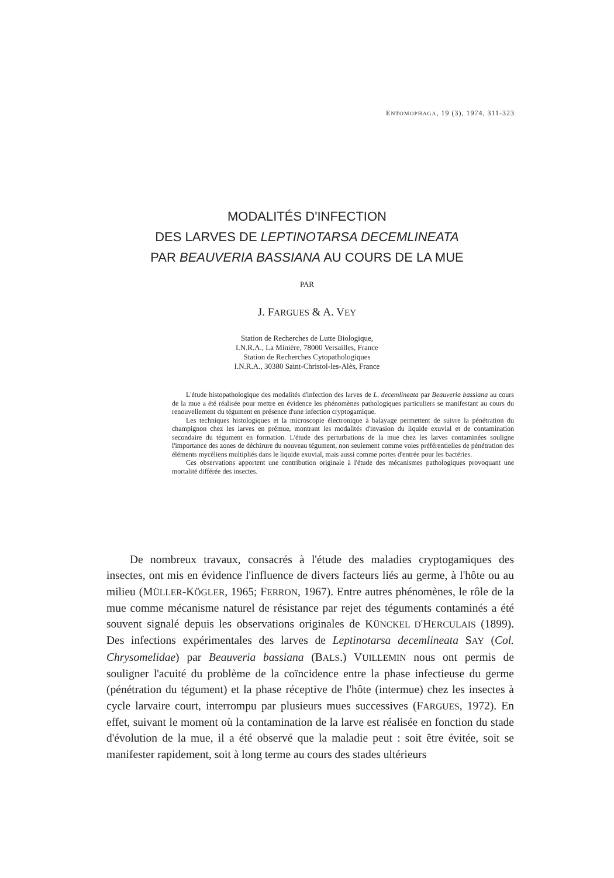ENTOMOPHAGA, 19 (3), 1974, 311-323
MODALITÉS D'INFECTION
DES LARVES DE LEPTINOTARSA DECEMLINEATA
PAR BEAUVERIA BASSIANA AU COURS DE LA MUE
PAR
J. FARGUES & A. VEY
Station de Recherches de Lutte Biologique,
I.N.R.A., La Minière, 78000 Versailles, France
Station de Recherches Cytopathologiques
I.N.R.A., 30380 Saint-Christol-les-Alès, France
L'étude histopathologique des modalités d'infection des larves de L. decemlineata par Beauveria bassiana au cours de la mue a été réalisée pour mettre en évidence les phénomènes pathologiques particuliers se manifestant au cours du renouvellement du tégument en présence d'une infection cryptogamique.
Les techniques histologiques et la microscopie électronique à balayage permettent de suivre la pénétration du champignon chez les larves en prémue, montrant les modalités d'invasion du liquide exuvial et de contamination secondaire du tégument en formation. L'étude des perturbations de la mue chez les larves contaminées souligne l'importance des zones de déchirure du nouveau tégument, non seulement comme voies préférentielles de pénétration des éléments mycéliens multipliés dans le liquide exuvial, mais aussi comme portes d'entrée pour les bactéries.
Ces observations apportent une contribution originale à l'étude des mécanismes pathologiques provoquant une mortalité différée des insectes.
De nombreux travaux, consacrés à l'étude des maladies cryptogamiques des insectes, ont mis en évidence l'influence de divers facteurs liés au germe, à l'hôte ou au milieu (MÜLLER-KÖGLER, 1965; FERRON, 1967). Entre autres phénomènes, le rôle de la mue comme mécanisme naturel de résistance par rejet des téguments contaminés a été souvent signalé depuis les observations originales de KÜNCKEL D'HERCULAIS (1899). Des infections expérimentales des larves de Leptinotarsa decemlineata SAY (Col. Chrysomelidae) par Beauveria bassiana (BALS.) VUILLEMIN nous ont permis de souligner l'acuité du problème de la coïncidence entre la phase infectieuse du germe (pénétration du tégument) et la phase réceptive de l'hôte (intermue) chez les insectes à cycle larvaire court, interrompu par plusieurs mues successives (FARGUES, 1972). En effet, suivant le moment où la contamination de la larve est réalisée en fonction du stade d'évolution de la mue, il a été observé que la maladie peut : soit être évitée, soit se manifester rapidement, soit à long terme au cours des stades ultérieurs